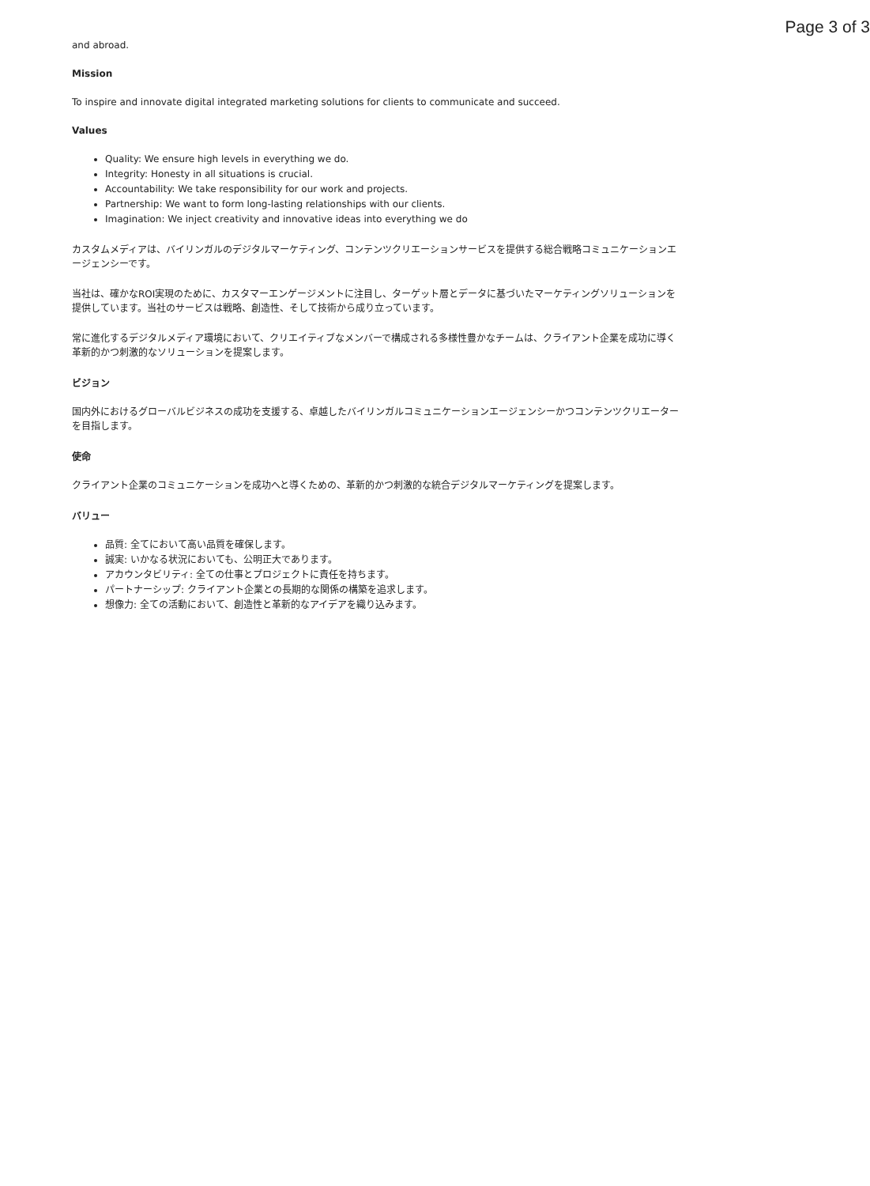Page 3 of 3
and abroad.
Mission
To inspire and innovate digital integrated marketing solutions for clients to communicate and succeed.
Values
Quality: We ensure high levels in everything we do.
Integrity: Honesty in all situations is crucial.
Accountability: We take responsibility for our work and projects.
Partnership: We want to form long-lasting relationships with our clients.
Imagination: We inject creativity and innovative ideas into everything we do
カスタムメディアは、バイリンガルのデジタルマーケティング、コンテンツクリエーションサービスを提供する総合戦略コミュニケーションエージェンシーです。
当社は、確かなROI実現のために、カスタマーエンゲージメントに注目し、ターゲット層とデータに基づいたマーケティングソリューションを提供しています。当社のサービスは戦略、創造性、そして技術から成り立っています。
常に進化するデジタルメディア環境において、クリエイティブなメンバーで構成される多様性豊かなチームは、クライアント企業を成功に導く革新的かつ刺激的なソリューションを提案します。
ビジョン
国内外におけるグローバルビジネスの成功を支援する、卓越したバイリンガルコミュニケーションエージェンシーかつコンテンツクリエーターを目指します。
使命
クライアント企業のコミュニケーションを成功へと導くための、革新的かつ刺激的な統合デジタルマーケティングを提案します。
バリュー
品質: 全てにおいて高い品質を確保します。
誠実: いかなる状況においても、公明正大であります。
アカウンタビリティ: 全ての仕事とプロジェクトに責任を持ちます。
パートナーシップ: クライアント企業との長期的な関係の構築を追求します。
想像力: 全ての活動において、創造性と革新的なアイデアを織り込みます。